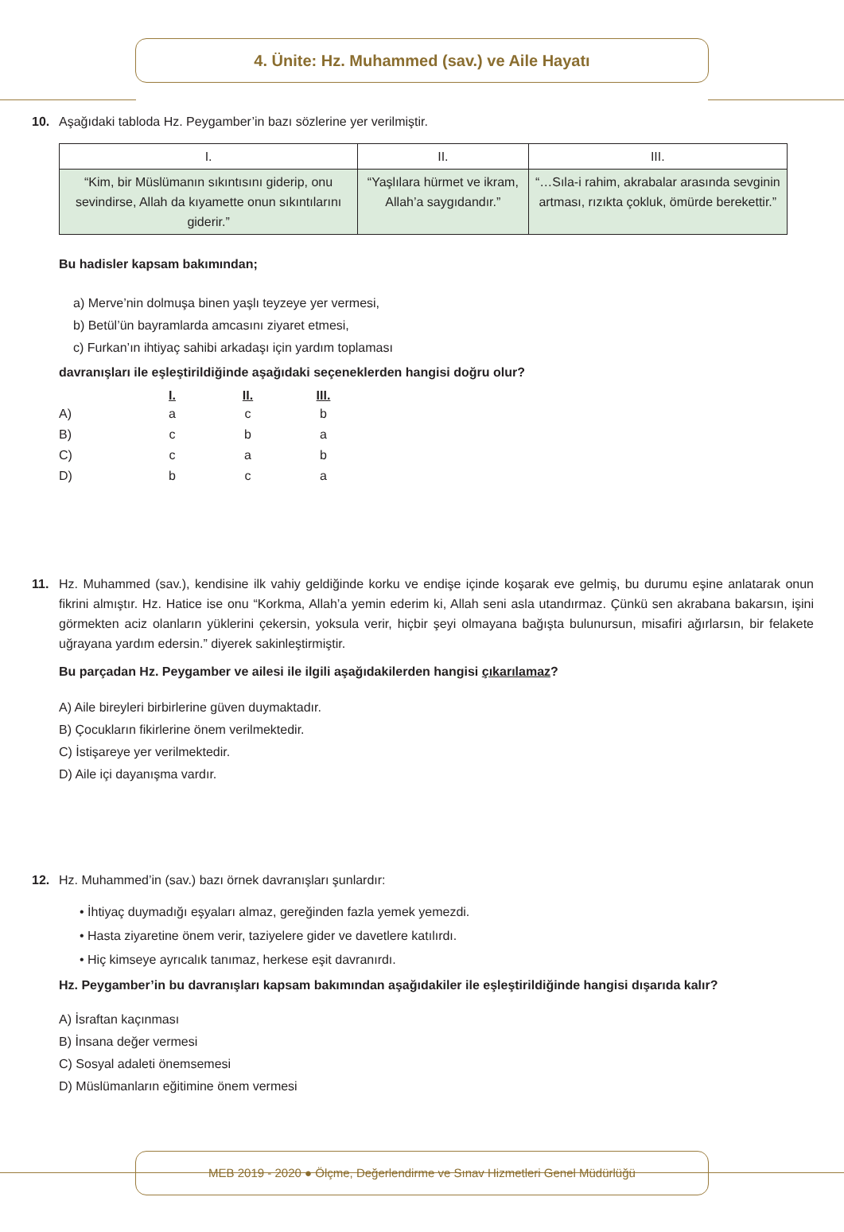4. Ünite: Hz. Muhammed (sav.) ve Aile Hayatı
10. Aşağıdaki tabloda Hz. Peygamber’in bazı sözlerine yer verilmiştir.
| I. | II. | III. |
| --- | --- | --- |
| “Kim, bir Müslümanın sıkıntısını giderip, onu sevindirse, Allah da kıyamette onun sıkıntılarını giderir.” | “Yaşlılara hürmet ve ikram, Allah’a saygıdandır.” | “…Sıla-i rahim, akrabalar arasında sevginin artması, rızıkta çokluk, ömürde berekettir.” |
Bu hadisler kapsam bakımından;
a) Merve’nin dolmuşa binen yaşlı teyzeye yer vermesi,
b) Betül’ün bayramlarda amcasını ziyaret etmesi,
c) Furkan’ın ihtiyaç sahibi arkadaşı için yardım toplaması
davranışları ile eşleştirildiğinde aşağıdaki seçeneklerden hangisi doğru olur?
| | I. | II. | III. |
| A) | a | c | b |
| B) | c | b | a |
| C) | c | a | b |
| D) | b | c | a |
11. Hz. Muhammed (sav.), kendisine ilk vahiy geldiğinde korku ve endişe içinde koşarak eve gelmiş, bu durumu eşine anlatarak onun fikrini almıştır. Hz. Hatice ise onu “Korkma, Allah’a yemin ederim ki, Allah seni asla utandırmaz. Çünkü sen akrabana bakarsın, işini görmekten aciz olanların yüklerini çekersin, yoksula verir, hiçbir şeyi olmayana bağışta bulunursun, misafiri ağırlarsın, bir felakete uğrayana yardım edersin.” diyerek sakinleştirmiştir.
Bu parçadan Hz. Peygamber ve ailesi ile ilgili aşağıdakilerden hangisi çıkarılamaz?
A) Aile bireyleri birbirlerine güven duymaktadır.
B) Çocukların fikirlerine önem verilmektedir.
C) İstişareye yer verilmektedir.
D) Aile içi dayanışma vardır.
12. Hz. Muhammed’in (sav.) bazı örnek davranışları şunlardır:
• İhtiyaç duymadığı eşyaları almaz, gereğinden fazla yemek yemezdi.
• Hasta ziyaretine önem verir, taziyelere gider ve davetlere katılırdı.
• Hiç kimseye ayrıcalık tanımaz, herkese eşit davranırdı.
Hz. Peygamber’in bu davranışları kapsam bakımından aşağıdakiler ile eşleştirildiğinde hangisi dışarıda kalır?
A) İsraftan kaçınması
B) İnsana değer vermesi
C) Sosyal adaleti önemsemesi
D) Müslümanların eğitimine önem vermesi
MEB 2019 - 2020 ● Ölçme, Değerlendirme ve Sınav Hizmetleri Genel Müdürlüğü